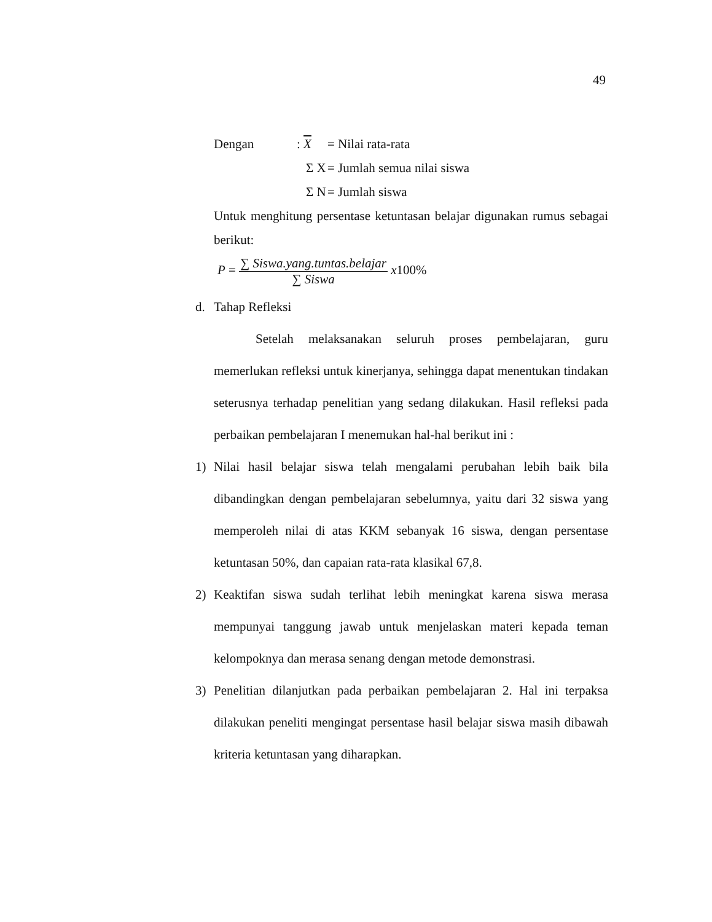49
Dengan: X = Nilai rata-rata
Σ X = Jumlah semua nilai siswa
Σ N = Jumlah siswa
Untuk menghitung persentase ketuntasan belajar digunakan rumus sebagai berikut:
P = ∑ Siswa.yang.tuntas.belajar ∑ Siswa x100%
d. Tahap Refleksi
Setelah melaksanakan seluruh proses pembelajaran, guru memerlukan refleksi untuk kinerjanya, sehingga dapat menentukan tindakan seterusnya terhadap penelitian yang sedang dilakukan. Hasil refleksi pada perbaikan pembelajaran I menemukan hal-hal berikut ini :
1) Nilai hasil belajar siswa telah mengalami perubahan lebih baik bila dibandingkan dengan pembelajaran sebelumnya, yaitu dari 32 siswa yang memperoleh nilai di atas KKM sebanyak 16 siswa, dengan persentase ketuntasan 50%, dan capaian rata-rata klasikal 67,8.
2) Keaktifan siswa sudah terlihat lebih meningkat karena siswa merasa mempunyai tanggung jawab untuk menjelaskan materi kepada teman kelompoknya dan merasa senang dengan metode demonstrasi.
3) Penelitian dilanjutkan pada perbaikan pembelajaran 2. Hal ini terpaksa dilakukan peneliti mengingat persentase hasil belajar siswa masih dibawah kriteria ketuntasan yang diharapkan.